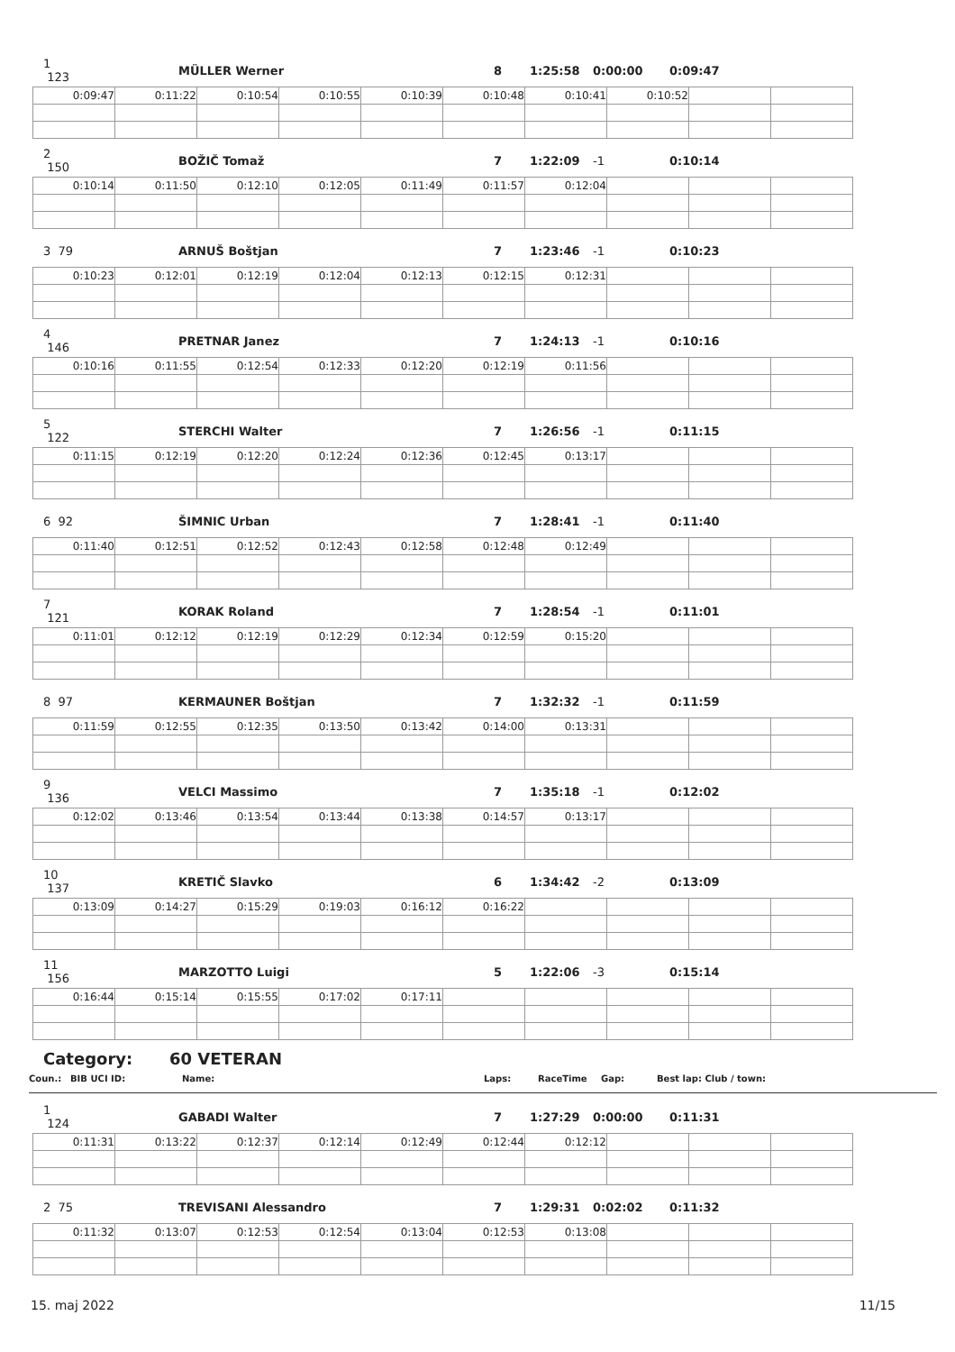1 123 MÜLLER Werner 8 1:25:58 0:00:00 0:09:47
| 0:09:47 | 0:11:22 | 0:10:54 | 0:10:55 | 0:10:39 | 0:10:48 | 0:10:41 | 0:10:52 | | |
2 150 BOŽIČ Tomaž 7 1:22:09 -1 0:10:14
| 0:10:14 | 0:11:50 | 0:12:10 | 0:12:05 | 0:11:49 | 0:11:57 | 0:12:04 | | | |
3 79 ARNUŠ Boštjan 7 1:23:46 -1 0:10:23
| 0:10:23 | 0:12:01 | 0:12:19 | 0:12:04 | 0:12:13 | 0:12:15 | 0:12:31 | | | |
4 146 PRETNAR Janez 7 1:24:13 -1 0:10:16
| 0:10:16 | 0:11:55 | 0:12:54 | 0:12:33 | 0:12:20 | 0:12:19 | 0:11:56 | | | |
5 122 STERCHI Walter 7 1:26:56 -1 0:11:15
| 0:11:15 | 0:12:19 | 0:12:20 | 0:12:24 | 0:12:36 | 0:12:45 | 0:13:17 | | | |
6 92 ŠIMNIC Urban 7 1:28:41 -1 0:11:40
| 0:11:40 | 0:12:51 | 0:12:52 | 0:12:43 | 0:12:58 | 0:12:48 | 0:12:49 | | | |
7 121 KORAK Roland 7 1:28:54 -1 0:11:01
| 0:11:01 | 0:12:12 | 0:12:19 | 0:12:29 | 0:12:34 | 0:12:59 | 0:15:20 | | | |
8 97 KERMAUNER Boštjan 7 1:32:32 -1 0:11:59
| 0:11:59 | 0:12:55 | 0:12:35 | 0:13:50 | 0:13:42 | 0:14:00 | 0:13:31 | | | |
9 136 VELCI Massimo 7 1:35:18 -1 0:12:02
| 0:12:02 | 0:13:46 | 0:13:54 | 0:13:44 | 0:13:38 | 0:14:57 | 0:13:17 | | | |
10 137 KRETIČ Slavko 6 1:34:42 -2 0:13:09
| 0:13:09 | 0:14:27 | 0:15:29 | 0:19:03 | 0:16:12 | 0:16:22 | | | | |
11 156 MARZOTTO Luigi 5 1:22:06 -3 0:15:14
| 0:16:44 | 0:15:14 | 0:15:55 | 0:17:02 | 0:17:11 | | | | | |
Category: 60 VETERAN
Coun.: BIB UCI ID: Name: Laps: RaceTime Gap: Best lap: Club / town:
1 124 GABADI Walter 7 1:27:29 0:00:00 0:11:31
| 0:11:31 | 0:13:22 | 0:12:37 | 0:12:14 | 0:12:49 | 0:12:44 | 0:12:12 | | | |
2 75 TREVISANI Alessandro 7 1:29:31 0:02:02 0:11:32
| 0:11:32 | 0:13:07 | 0:12:53 | 0:12:54 | 0:13:04 | 0:12:53 | 0:13:08 | | | |
15. maj 2022 11/15